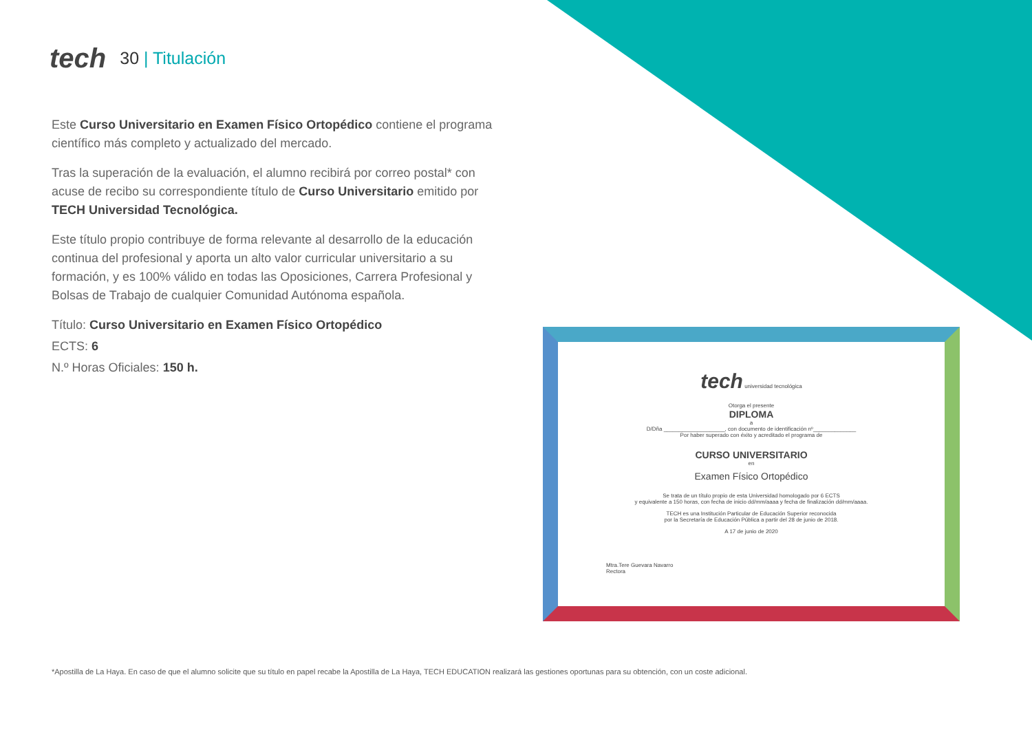tech
30 | Titulación
Este Curso Universitario en Examen Físico Ortopédico contiene el programa científico más completo y actualizado del mercado.
Tras la superación de la evaluación, el alumno recibirá por correo postal* con acuse de recibo su correspondiente título de Curso Universitario emitido por TECH Universidad Tecnológica.
Este título propio contribuye de forma relevante al desarrollo de la educación continua del profesional y aporta un alto valor curricular universitario a su formación, y es 100% válido en todas las Oposiciones, Carrera Profesional y Bolsas de Trabajo de cualquier Comunidad Autónoma española.
Título: Curso Universitario en Examen Físico Ortopédico
ECTS: 6
N.º Horas Oficiales: 150 h.
tech universidad tecnológica
Otorga el presente
DIPLOMA
a
D/Dña ____________________, con documento de identificación nº______________
Por haber superado con éxito y acreditado el programa de
CURSO UNIVERSITARIO
en
Examen Físico Ortopédico
Se trata de un título propio de esta Universidad homologado por 6 ECTS
y equivalente a 150 horas, con fecha de inicio dd/mm/aaaa y fecha de finalización dd/mm/aaaa.
TECH es una Institución Particular de Educación Superior reconocida
por la Secretaría de Educación Pública a partir del 28 de junio de 2018.
A 17 de junio de 2020
Mtra.Tere Guevara Navarro
Rectora
*Apostilla de La Haya. En caso de que el alumno solicite que su título en papel recabe la Apostilla de La Haya, TECH EDUCATION realizará las gestiones oportunas para su obtención, con un coste adicional.